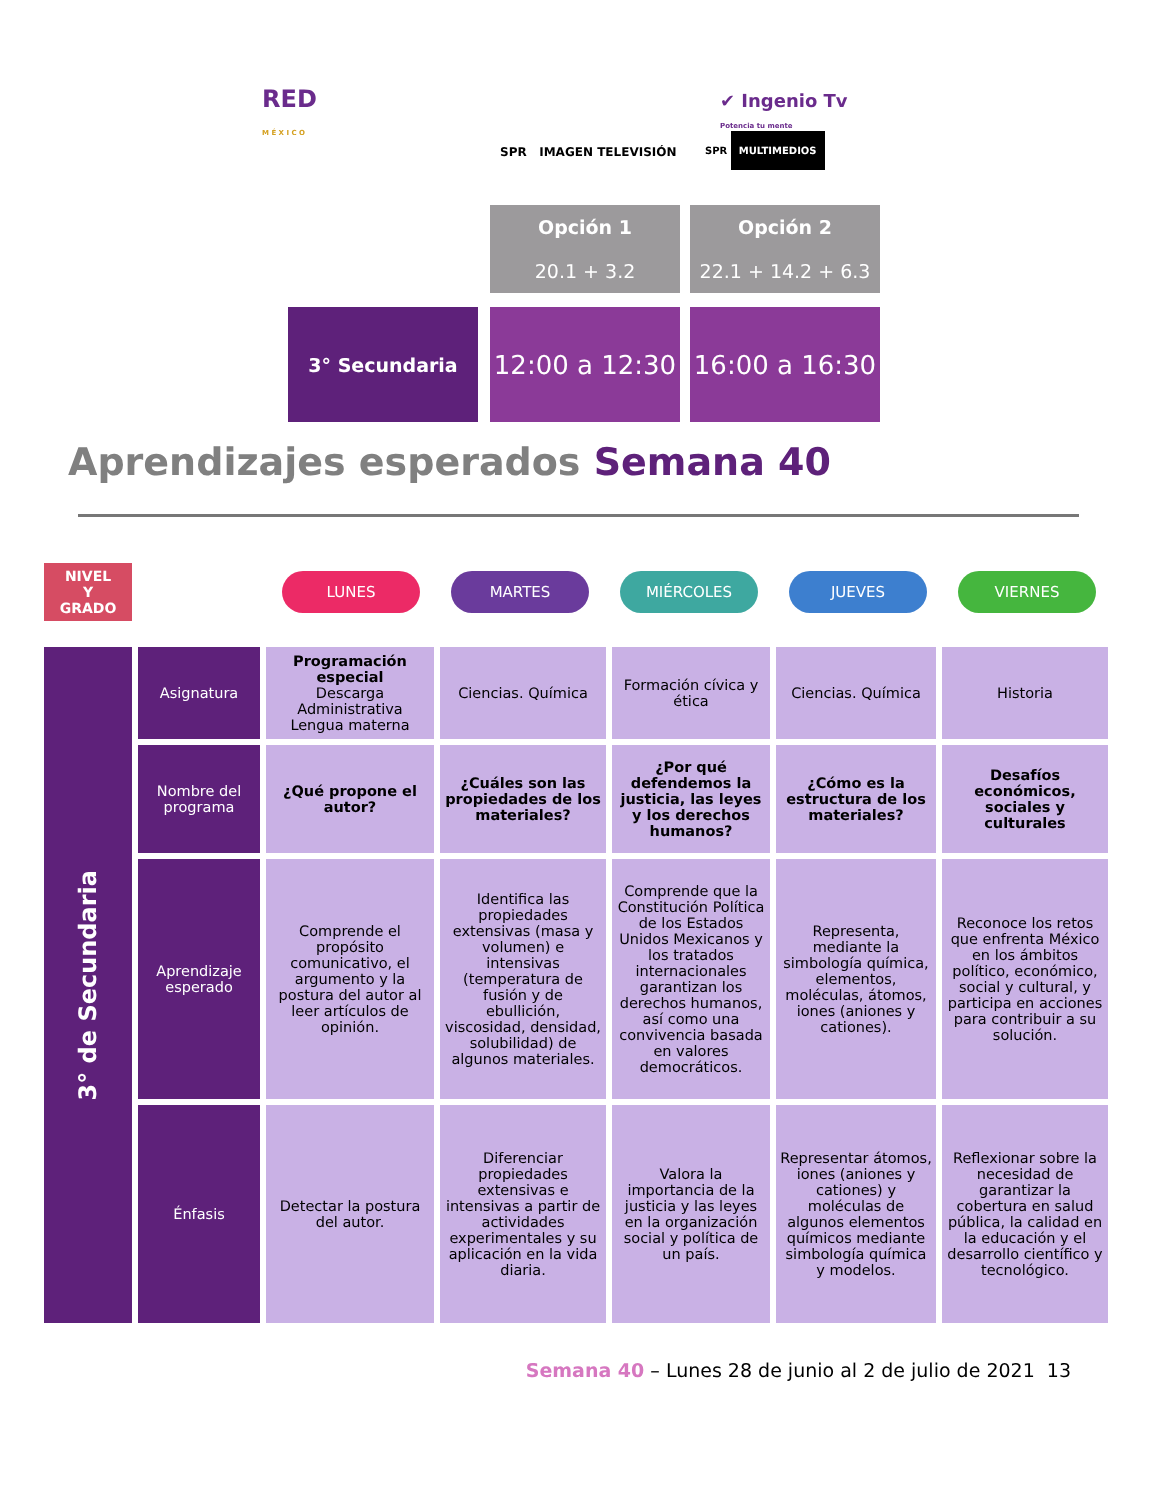RED
M É X I C O
✔ Ingenio Tv
Potencia tu mente
SPR IMAGEN TELEVISIÓN SPR MULTIMEDIOS
Opción 1
20.1 + 3.2
Opción 2
22.1 + 14.2 + 6.3
3° Secundaria
12:00 a 12:30
16:00 a 16:30
Aprendizajes esperados Semana 40
NIVEL
Y
GRADO
LUNES MARTES MIÉRCOLES JUEVES VIERNES
| 3° de Secundaria | Asignatura | Programación especial Descarga Administrativa Lengua materna | Ciencias. Química | Formación cívica y ética | Ciencias. Química | Historia |
| | Nombre del programa | ¿Qué propone el autor? | ¿Cuáles son las propiedades de los materiales? | ¿Por qué defendemos la justicia, las leyes y los derechos humanos? | ¿Cómo es la estructura de los materiales? | Desafíos económicos, sociales y culturales |
| | Aprendizaje esperado | Comprende el propósito comunicativo, el argumento y la postura del autor al leer artículos de opinión. | Identifica las propiedades extensivas (masa y volumen) e intensivas (temperatura de fusión y de ebullición, viscosidad, densidad, solubilidad) de algunos materiales. | Comprende que la Constitución Política de los Estados Unidos Mexicanos y los tratados internacionales garantizan los derechos humanos, así como una convivencia basada en valores democráticos. | Representa, mediante la simbología química, elementos, moléculas, átomos, iones (aniones y cationes). | Reconoce los retos que enfrenta México en los ámbitos político, económico, social y cultural, y participa en acciones para contribuir a su solución. |
| | Énfasis | Detectar la postura del autor. | Diferenciar propiedades extensivas e intensivas a partir de actividades experimentales y su aplicación en la vida diaria. | Valora la importancia de la justicia y las leyes en la organización social y política de un país. | Representar átomos, iones (aniones y cationes) y moléculas de algunos elementos químicos mediante simbología química y modelos. | Reflexionar sobre la necesidad de garantizar la cobertura en salud pública, la calidad en la educación y el desarrollo científico y tecnológico. |
Semana 40 – Lunes 28 de junio al 2 de julio de 2021 13